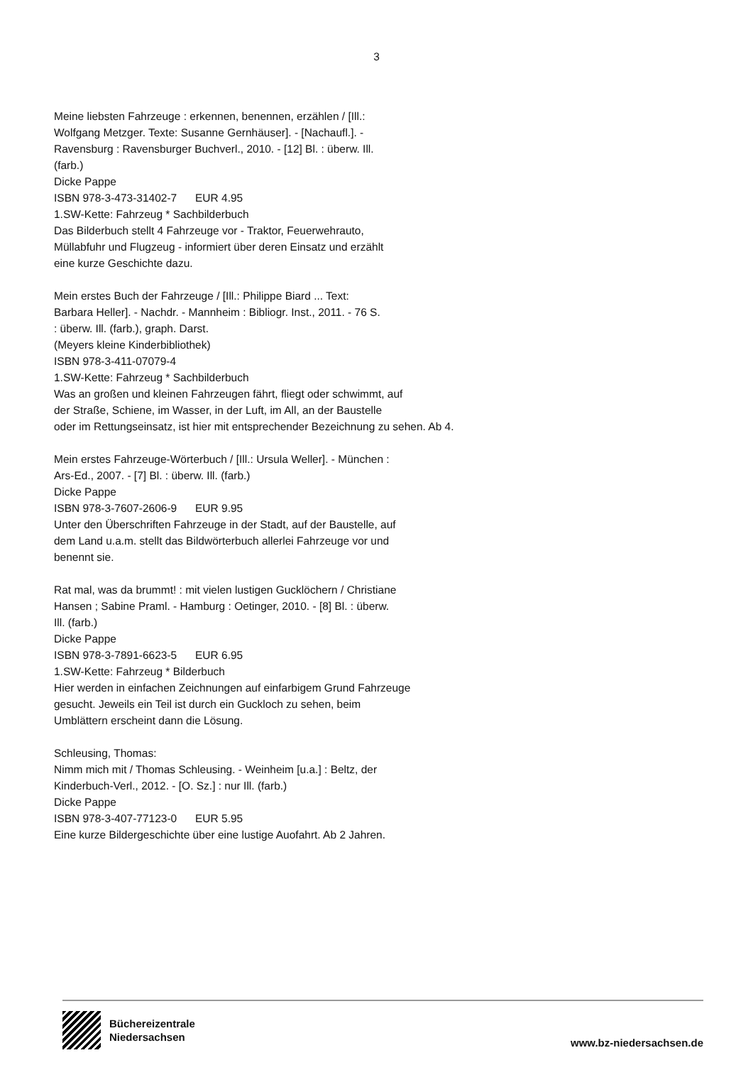3
Meine liebsten Fahrzeuge : erkennen, benennen, erzählen / [Ill.:
Wolfgang Metzger. Texte: Susanne Gernhäuser]. - [Nachaufl.]. -
Ravensburg : Ravensburger Buchverl., 2010. - [12] Bl. : überw. Ill.
(farb.)
Dicke Pappe
ISBN 978-3-473-31402-7 EUR 4.95
1.SW-Kette: Fahrzeug * Sachbilderbuch
Das Bilderbuch stellt 4 Fahrzeuge vor - Traktor, Feuerwehrauto,
Müllabfuhr und Flugzeug - informiert über deren Einsatz und erzählt
eine kurze Geschichte dazu.
Mein erstes Buch der Fahrzeuge / [Ill.: Philippe Biard ... Text:
Barbara Heller]. - Nachdr. - Mannheim : Bibliogr. Inst., 2011. - 76 S.
: überw. Ill. (farb.), graph. Darst.
(Meyers kleine Kinderbibliothek)
ISBN 978-3-411-07079-4
1.SW-Kette: Fahrzeug * Sachbilderbuch
Was an großen und kleinen Fahrzeugen fährt, fliegt oder schwimmt, auf
der Straße, Schiene, im Wasser, in der Luft, im All, an der Baustelle
oder im Rettungseinsatz, ist hier mit entsprechender Bezeichnung zu sehen. Ab 4.
Mein erstes Fahrzeuge-Wörterbuch / [Ill.: Ursula Weller]. - München :
Ars-Ed., 2007. - [7] Bl. : überw. Ill. (farb.)
Dicke Pappe
ISBN 978-3-7607-2606-9 EUR 9.95
Unter den Überschriften Fahrzeuge in der Stadt, auf der Baustelle, auf
dem Land u.a.m. stellt das Bildwörterbuch allerlei Fahrzeuge vor und
benennt sie.
Rat mal, was da brummt! : mit vielen lustigen Gucklöchern / Christiane
Hansen ; Sabine Praml. - Hamburg : Oetinger, 2010. - [8] Bl. : überw.
Ill. (farb.)
Dicke Pappe
ISBN 978-3-7891-6623-5 EUR 6.95
1.SW-Kette: Fahrzeug * Bilderbuch
Hier werden in einfachen Zeichnungen auf einfarbigem Grund Fahrzeuge
gesucht. Jeweils ein Teil ist durch ein Guckloch zu sehen, beim
Umblättern erscheint dann die Lösung.
Schleusing, Thomas:
Nimm mich mit / Thomas Schleusing. - Weinheim [u.a.] : Beltz, der
Kinderbuch-Verl., 2012. - [O. Sz.] : nur Ill. (farb.)
Dicke Pappe
ISBN 978-3-407-77123-0 EUR 5.95
Eine kurze Bildergeschichte über eine lustige Auofahrt. Ab 2 Jahren.
Büchereizentrale
Niedersachsen
www.bz-niedersachsen.de